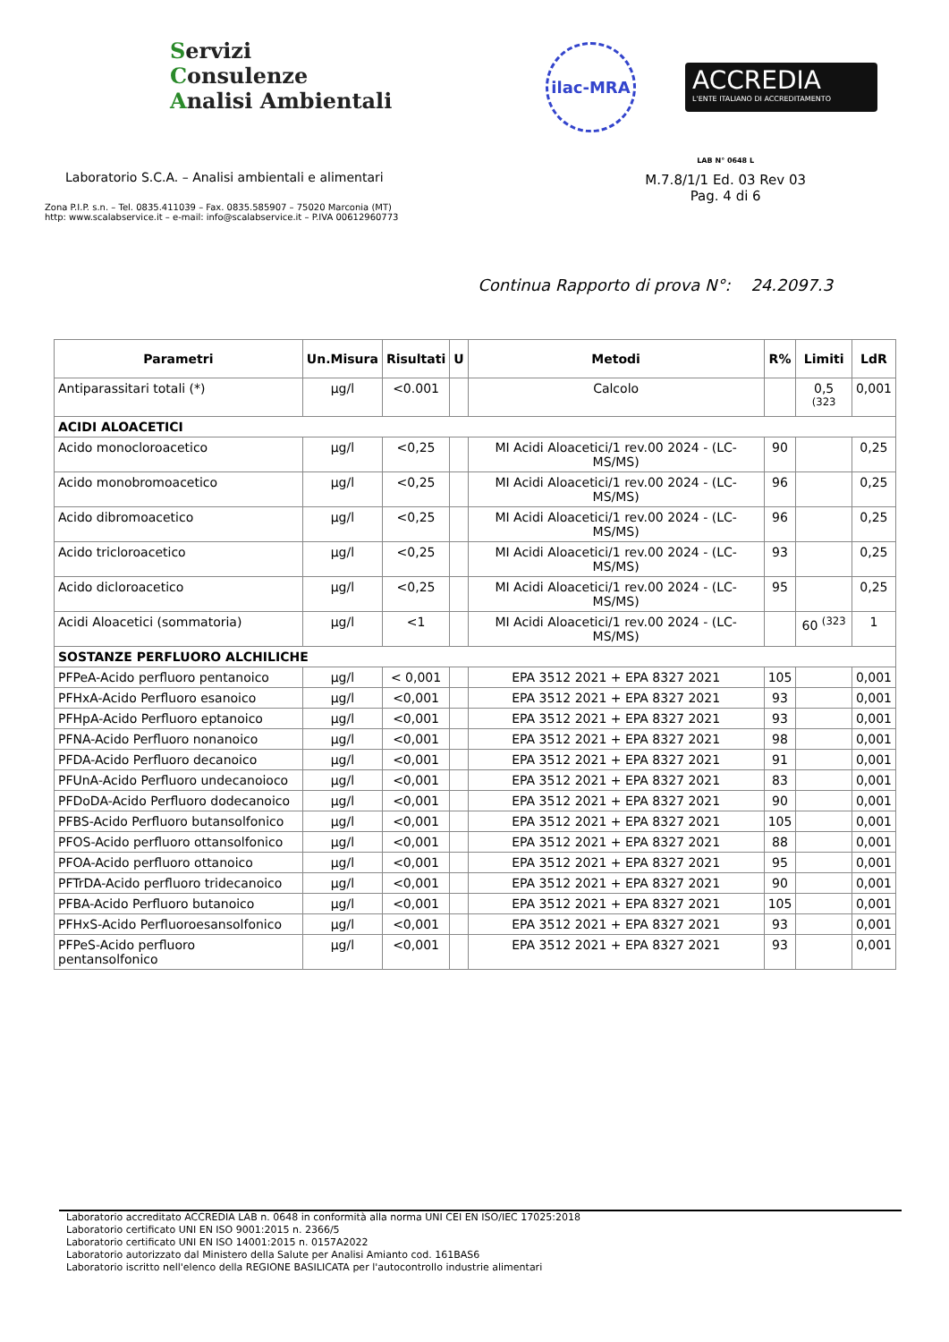Servizi
Consulenze
Analisi Ambientali
ilac-MRA
ACCREDIA
L'ENTE ITALIANO DI ACCREDITAMENTO
Laboratorio S.C.A. – Analisi ambientali e alimentari
Zona P.I.P. s.n. – Tel. 0835.411039 – Fax. 0835.585907 – 75020 Marconia (MT)
http: www.scalabservice.it – e-mail: info@scalabservice.it – P.IVA 00612960773
LAB N° 0648 L
M.7.8/1/1 Ed. 03 Rev 03
Pag. 4 di 6
Continua Rapporto di prova N°: 24.2097.3
| Parametri | Un.Misura | Risultati | U | Metodi | R% | Limiti | LdR |
| --- | --- | --- | --- | --- | --- | --- | --- |
| Antiparassitari totali (*) | µg/l | <0.001 | | Calcolo | | 0,5 <sup>(323</sup> | 0,001 |
| ACIDI ALOACETICI | | | | | | | |
| Acido monocloroacetico | µg/l | <0,25 | | MI Acidi Aloacetici/1 rev.00 2024 - (LC-MS/MS) | 90 | | 0,25 |
| Acido monobromoacetico | µg/l | <0,25 | | MI Acidi Aloacetici/1 rev.00 2024 - (LC-MS/MS) | 96 | | 0,25 |
| Acido dibromoacetico | µg/l | <0,25 | | MI Acidi Aloacetici/1 rev.00 2024 - (LC-MS/MS) | 96 | | 0,25 |
| Acido tricloroacetico | µg/l | <0,25 | | MI Acidi Aloacetici/1 rev.00 2024 - (LC-MS/MS) | 93 | | 0,25 |
| Acido dicloroacetico | µg/l | <0,25 | | MI Acidi Aloacetici/1 rev.00 2024 - (LC-MS/MS) | 95 | | 0,25 |
| Acidi Aloacetici (sommatoria) | µg/l | <1 | | MI Acidi Aloacetici/1 rev.00 2024 - (LC-MS/MS) | | 60 <sup>(323</sup> | 1 |
| SOSTANZE PERFLUORO ALCHILICHE | | | | | | | |
| PFPeA-Acido perfluoro pentanoico | µg/l | < 0,001 | | EPA 3512 2021 + EPA 8327 2021 | 105 | | 0,001 |
| PFHxA-Acido Perfluoro esanoico | µg/l | <0,001 | | EPA 3512 2021 + EPA 8327 2021 | 93 | | 0,001 |
| PFHpA-Acido Perfluoro eptanoico | µg/l | <0,001 | | EPA 3512 2021 + EPA 8327 2021 | 93 | | 0,001 |
| PFNA-Acido Perfluoro nonanoico | µg/l | <0,001 | | EPA 3512 2021 + EPA 8327 2021 | 98 | | 0,001 |
| PFDA-Acido Perfluoro decanoico | µg/l | <0,001 | | EPA 3512 2021 + EPA 8327 2021 | 91 | | 0,001 |
| PFUnA-Acido Perfluoro undecanoioco | µg/l | <0,001 | | EPA 3512 2021 + EPA 8327 2021 | 83 | | 0,001 |
| PFDoDA-Acido Perfluoro dodecanoico | µg/l | <0,001 | | EPA 3512 2021 + EPA 8327 2021 | 90 | | 0,001 |
| PFBS-Acido Perfluoro butansolfonico | µg/l | <0,001 | | EPA 3512 2021 + EPA 8327 2021 | 105 | | 0,001 |
| PFOS-Acido perfluoro ottansolfonico | µg/l | <0,001 | | EPA 3512 2021 + EPA 8327 2021 | 88 | | 0,001 |
| PFOA-Acido perfluoro ottanoico | µg/l | <0,001 | | EPA 3512 2021 + EPA 8327 2021 | 95 | | 0,001 |
| PFTrDA-Acido perfluoro tridecanoico | µg/l | <0,001 | | EPA 3512 2021 + EPA 8327 2021 | 90 | | 0,001 |
| PFBA-Acido Perfluoro butanoico | µg/l | <0,001 | | EPA 3512 2021 + EPA 8327 2021 | 105 | | 0,001 |
| PFHxS-Acido Perfluoroesansolfonico | µg/l | <0,001 | | EPA 3512 2021 + EPA 8327 2021 | 93 | | 0,001 |
| PFPeS-Acido perfluoro pentansolfonico | µg/l | <0,001 | | EPA 3512 2021 + EPA 8327 2021 | 93 | | 0,001 |
Laboratorio accreditato ACCREDIA LAB n. 0648 in conformità alla norma UNI CEI EN ISO/IEC 17025:2018
Laboratorio certificato UNI EN ISO 9001:2015 n. 2366/5
Laboratorio certificato UNI EN ISO 14001:2015 n. 0157A2022
Laboratorio autorizzato dal Ministero della Salute per Analisi Amianto cod. 161BAS6
Laboratorio iscritto nell'elenco della REGIONE BASILICATA per l'autocontrollo industrie alimentari